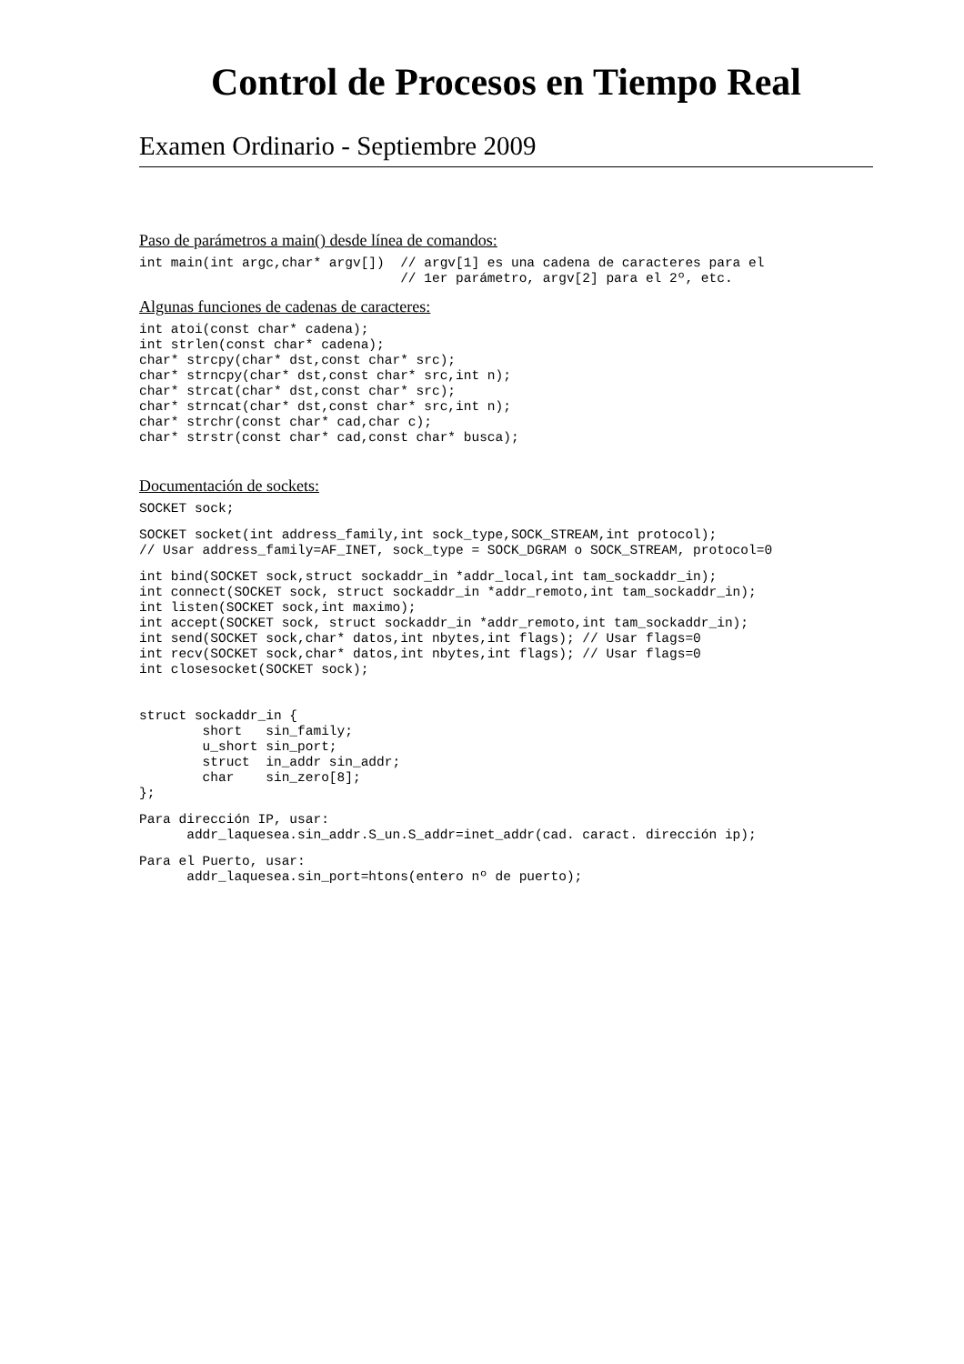Control de Procesos en Tiempo Real
Examen Ordinario - Septiembre 2009
Paso de parámetros a main() desde línea de comandos:
int main(int argc,char* argv[])  // argv[1] es una cadena de caracteres para el
                                 // 1er parámetro, argv[2] para el 2º, etc.
Algunas funciones de cadenas de caracteres:
int atoi(const char* cadena);
int strlen(const char* cadena);
char* strcpy(char* dst,const char* src);
char* strncpy(char* dst,const char* src,int n);
char* strcat(char* dst,const char* src);
char* strncat(char* dst,const char* src,int n);
char* strchr(const char* cad,char c);
char* strstr(const char* cad,const char* busca);
Documentación de sockets:
SOCKET sock;
SOCKET socket(int address_family,int sock_type,SOCK_STREAM,int protocol);
// Usar address_family=AF_INET, sock_type = SOCK_DGRAM o SOCK_STREAM, protocol=0
int bind(SOCKET sock,struct sockaddr_in *addr_local,int tam_sockaddr_in);
int connect(SOCKET sock, struct sockaddr_in *addr_remoto,int tam_sockaddr_in);
int listen(SOCKET sock,int maximo);
int accept(SOCKET sock, struct sockaddr_in *addr_remoto,int tam_sockaddr_in);
int send(SOCKET sock,char* datos,int nbytes,int flags); // Usar flags=0
int recv(SOCKET sock,char* datos,int nbytes,int flags); // Usar flags=0
int closesocket(SOCKET sock);
struct sockaddr_in {
        short   sin_family;
        u_short sin_port;
        struct  in_addr sin_addr;
        char    sin_zero[8];
};
Para dirección IP, usar:
      addr_laquesea.sin_addr.S_un.S_addr=inet_addr(cad. caract. dirección ip);
Para el Puerto, usar:
      addr_laquesea.sin_port=htons(entero nº de puerto);